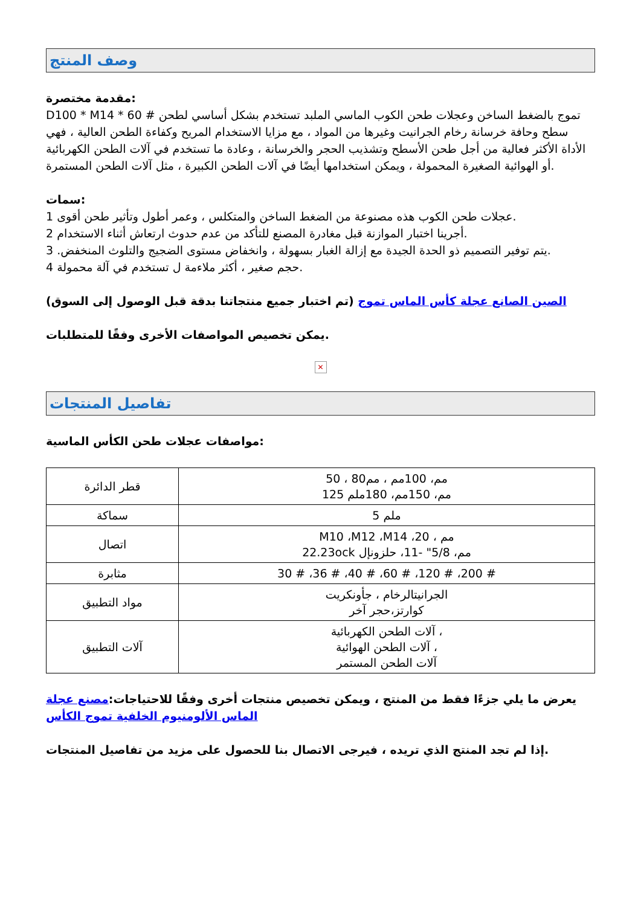وصف المنتج
مقدمة مختصرة:
D100 * M14 * 60 # تموج بالضغط الساخن وعجلات طحن الكوب الماسي الملبد تستخدم بشكل أساسي لطحن سطح وحافة خرسانة رخام الجرانيت وغيرها من المواد ، مع مزايا الاستخدام المريح وكفاءة الطحن العالية ، فهي الأداة الأكثر فعالية من أجل طحن الأسطح وتشذيب الحجر والخرسانة ، وعادة ما تستخدم في آلات الطحن الكهربائية أو الهوائية الصغيرة المحمولة ، ويمكن استخدامها أيضًا في آلات الطحن الكبيرة ، مثل آلات الطحن المستمرة.
سمات:
1 عجلات طحن الكوب هذه مصنوعة من الضغط الساخن والمتكلس ، وعمر أطول وتأثير طحن أقوى.
2 أجرينا اختبار الموازنة قبل مغادرة المصنع للتأكد من عدم حدوث ارتعاش أثناء الاستخدام.
3 .يتم توفير التصميم ذو الحدة الجيدة مع إزالة الغبار بسهولة ، وانخفاض مستوى الضجيج والتلوث المنخفض.
4 حجم صغير ، أكثر ملاءمة ل تستخدم في آلة محمولة.
الصين الصانع عجلة كأس الماس تموج (تم اختبار جميع منتجاتنا بدقة قبل الوصول إلى السوق)
يمكن تخصيص المواصفات الأخرى وفقًا للمتطلبات.
✕
تفاصيل المنتجات
مواصفات عجلات طحن الكأس الماسية:
| قطر الدائرة | 50 ، 80مم، 100مم ، مم 125 مم، 150مم، 180ملم |
| سماكة | 5 ملم |
| اتصال | M10 ،M12 ،M14 ،20 ، مم 22.23ock مم، 5/8" -11، حلزونإل |
| مثابرة | 30 # ،36 # ،40 # ،60 # ،120 # ،200 # |
| مواد التطبيق | الجرانيتالرخام ، جأونكريت كوارتز،حجر آخر |
| آلات التطبيق | آلات الطحن الكهربائية ، آلات الطحن الهوائية ، آلات الطحن المستمر |
يعرض ما يلي جزءًا فقط من المنتج ، ويمكن تخصيص منتجات أخرى وفقًا للاحتياجات:مصنع عجلة الماس الألومنيوم الخلفية تموج الكأس
إذا لم تجد المنتج الذي تريده ، فيرجى الاتصال بنا للحصول على مزيد من تفاصيل المنتجات.